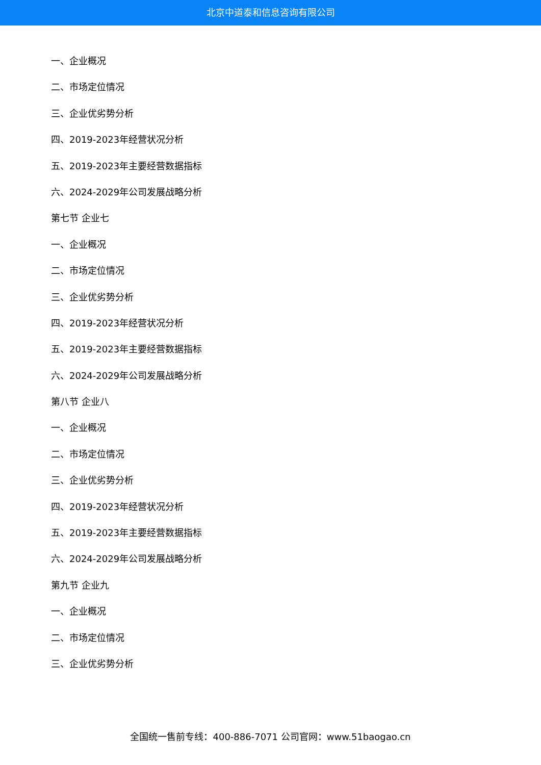北京中道泰和信息咨询有限公司
一、企业概况
二、市场定位情况
三、企业优劣势分析
四、2019-2023年经营状况分析
五、2019-2023年主要经营数据指标
六、2024-2029年公司发展战略分析
第七节 企业七
一、企业概况
二、市场定位情况
三、企业优劣势分析
四、2019-2023年经营状况分析
五、2019-2023年主要经营数据指标
六、2024-2029年公司发展战略分析
第八节 企业八
一、企业概况
二、市场定位情况
三、企业优劣势分析
四、2019-2023年经营状况分析
五、2019-2023年主要经营数据指标
六、2024-2029年公司发展战略分析
第九节 企业九
一、企业概况
二、市场定位情况
三、企业优劣势分析
全国统一售前专线：400-886-7071 公司官网：www.51baogao.cn